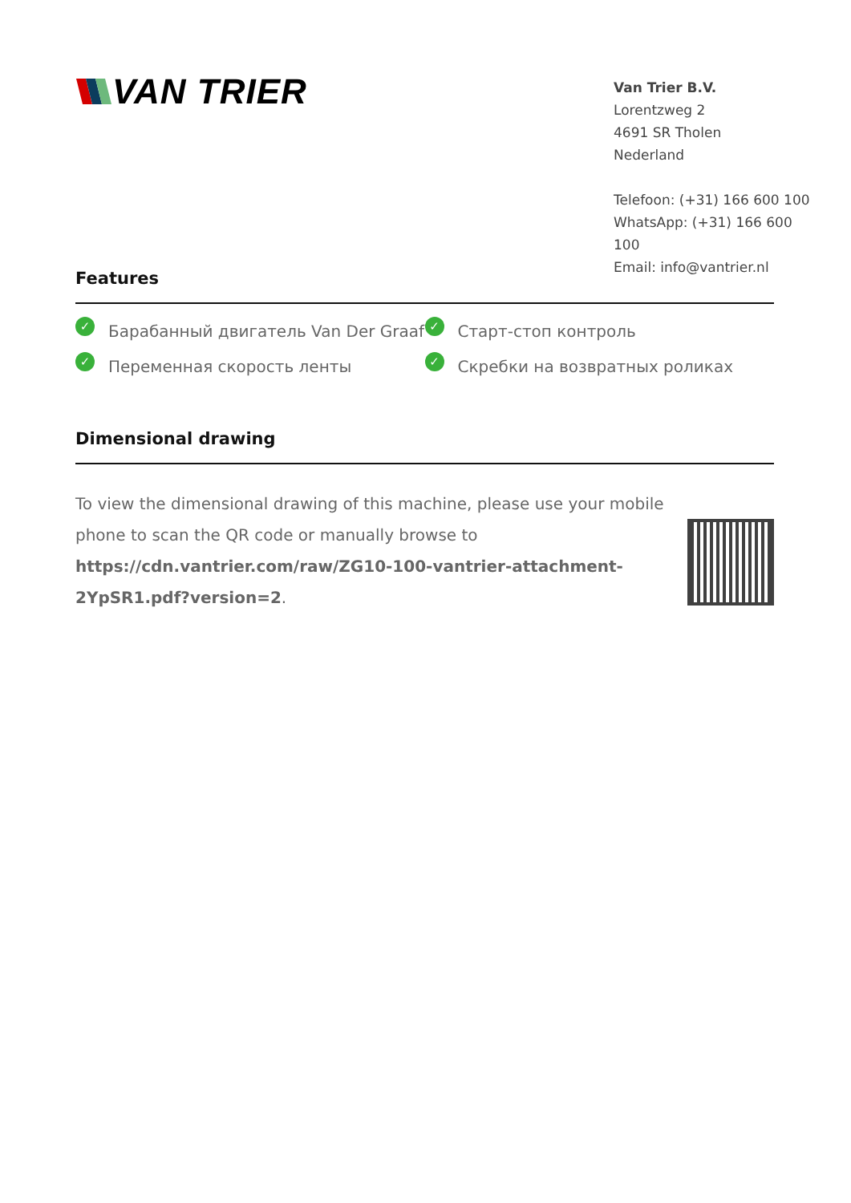VAN TRIER
Van Trier B.V.
Lorentzweg 2
4691 SR Tholen
Nederland
Telefoon: (+31) 166 600 100
WhatsApp: (+31) 166 600 100
Email: info@vantrier.nl
Features
✓ Барабанный двигатель Van Der Graaf
✓ Старт-стоп контроль
✓ Переменная скорость ленты
✓ Скребки на возвратных роликах
Dimensional drawing
To view the dimensional drawing of this machine, please use your mobile phone to scan the QR code or manually browse to https://cdn.vantrier.com/raw/ZG10-100-vantrier-attachment-2YpSR1.pdf?version=2.